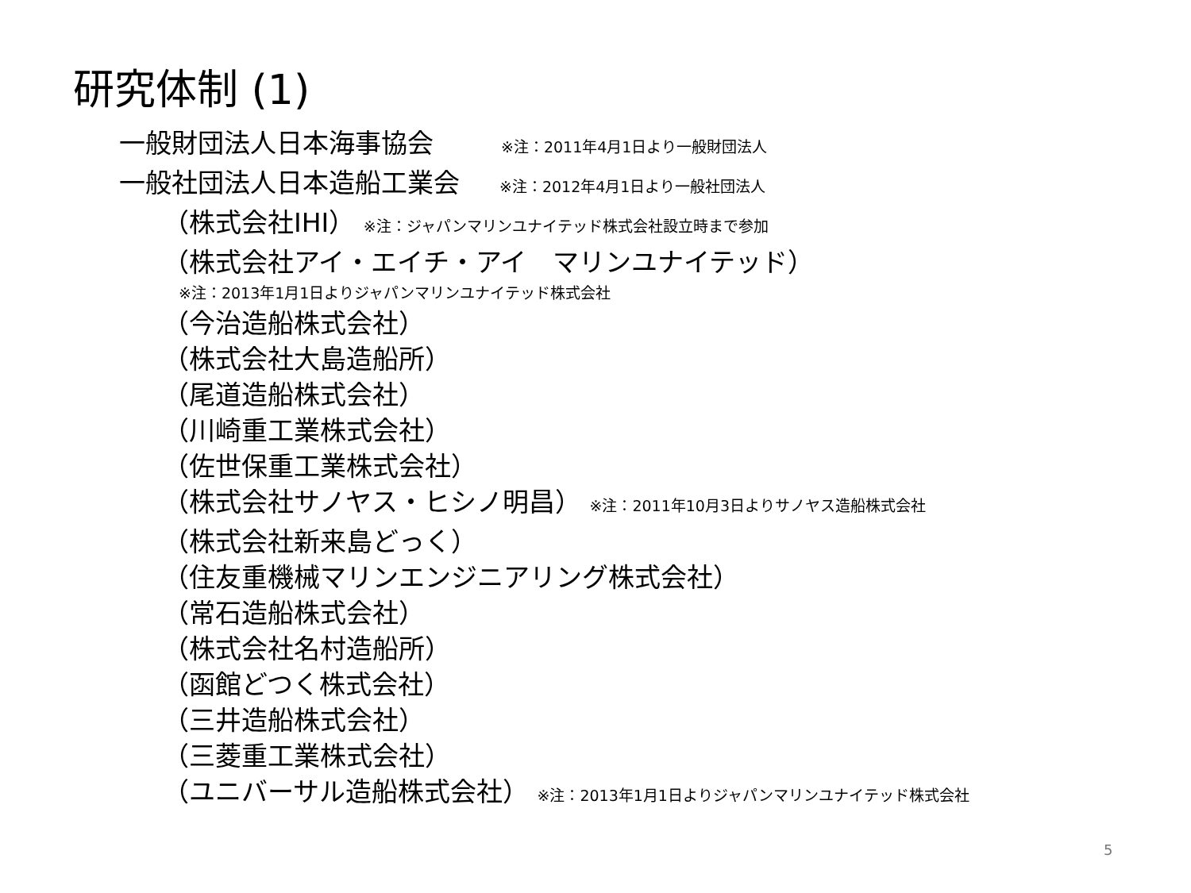研究体制 (1)
一般財団法人日本海事協会 ※注：2011年4月1日より一般財団法人
一般社団法人日本造船工業会 ※注：2012年4月1日より一般社団法人
（株式会社IHI） ※注：ジャパンマリンユナイテッド株式会社設立時まで参加
（株式会社アイ・エイチ・アイ　マリンユナイテッド）
※注：2013年1月1日よりジャパンマリンユナイテッド株式会社
（今治造船株式会社）
（株式会社大島造船所）
（尾道造船株式会社）
（川崎重工業株式会社）
（佐世保重工業株式会社）
（株式会社サノヤス・ヒシノ明昌） ※注：2011年10月3日よりサノヤス造船株式会社
（株式会社新来島どっく）
（住友重機械マリンエンジニアリング株式会社）
（常石造船株式会社）
（株式会社名村造船所）
（函館どつく株式会社）
（三井造船株式会社）
（三菱重工業株式会社）
（ユニバーサル造船株式会社） ※注：2013年1月1日よりジャパンマリンユナイテッド株式会社
5